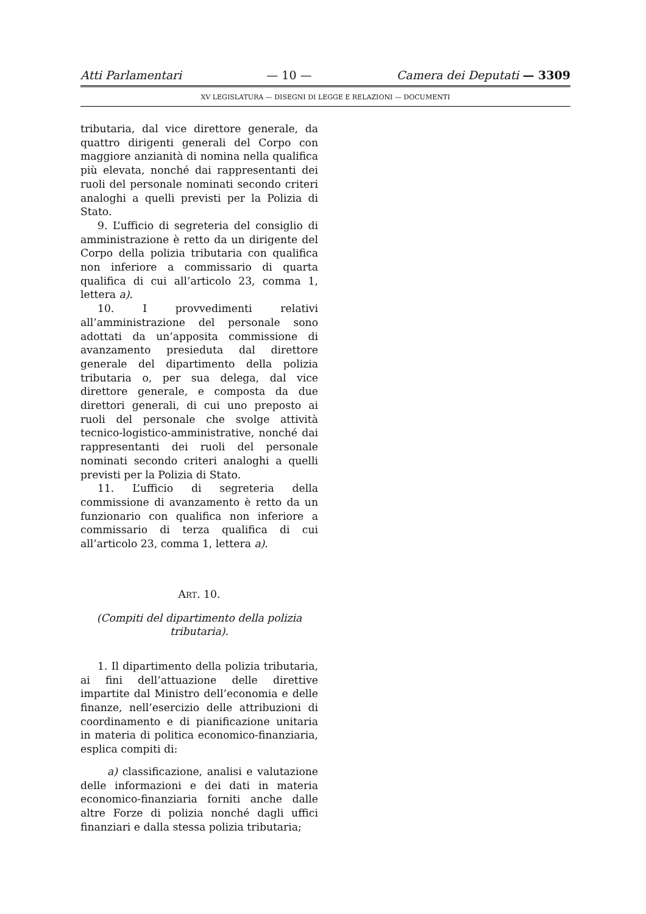Atti Parlamentari — 10 — Camera dei Deputati — 3309
XV LEGISLATURA — DISEGNI DI LEGGE E RELAZIONI — DOCUMENTI
tributaria, dal vice direttore generale, da quattro dirigenti generali del Corpo con maggiore anzianità di nomina nella qualifica più elevata, nonché dai rappresentanti dei ruoli del personale nominati secondo criteri analoghi a quelli previsti per la Polizia di Stato.
9. L’ufficio di segreteria del consiglio di amministrazione è retto da un dirigente del Corpo della polizia tributaria con qualifica non inferiore a commissario di quarta qualifica di cui all’articolo 23, comma 1, lettera a).
10. I provvedimenti relativi all’amministrazione del personale sono adottati da un’apposita commissione di avanzamento presieduta dal direttore generale del dipartimento della polizia tributaria o, per sua delega, dal vice direttore generale, e composta da due direttori generali, di cui uno preposto ai ruoli del personale che svolge attività tecnico-logistico-amministrative, nonché dai rappresentanti dei ruoli del personale nominati secondo criteri analoghi a quelli previsti per la Polizia di Stato.
11. L’ufficio di segreteria della commissione di avanzamento è retto da un funzionario con qualifica non inferiore a commissario di terza qualifica di cui all’articolo 23, comma 1, lettera a).
ART. 10.
(Compiti del dipartimento della polizia tributaria).
1. Il dipartimento della polizia tributaria, ai fini dell’attuazione delle direttive impartite dal Ministro dell’economia e delle finanze, nell’esercizio delle attribuzioni di coordinamento e di pianificazione unitaria in materia di politica economico-finanziaria, esplica compiti di:
a) classificazione, analisi e valutazione delle informazioni e dei dati in materia economico-finanziaria forniti anche dalle altre Forze di polizia nonché dagli uffici finanziari e dalla stessa polizia tributaria;